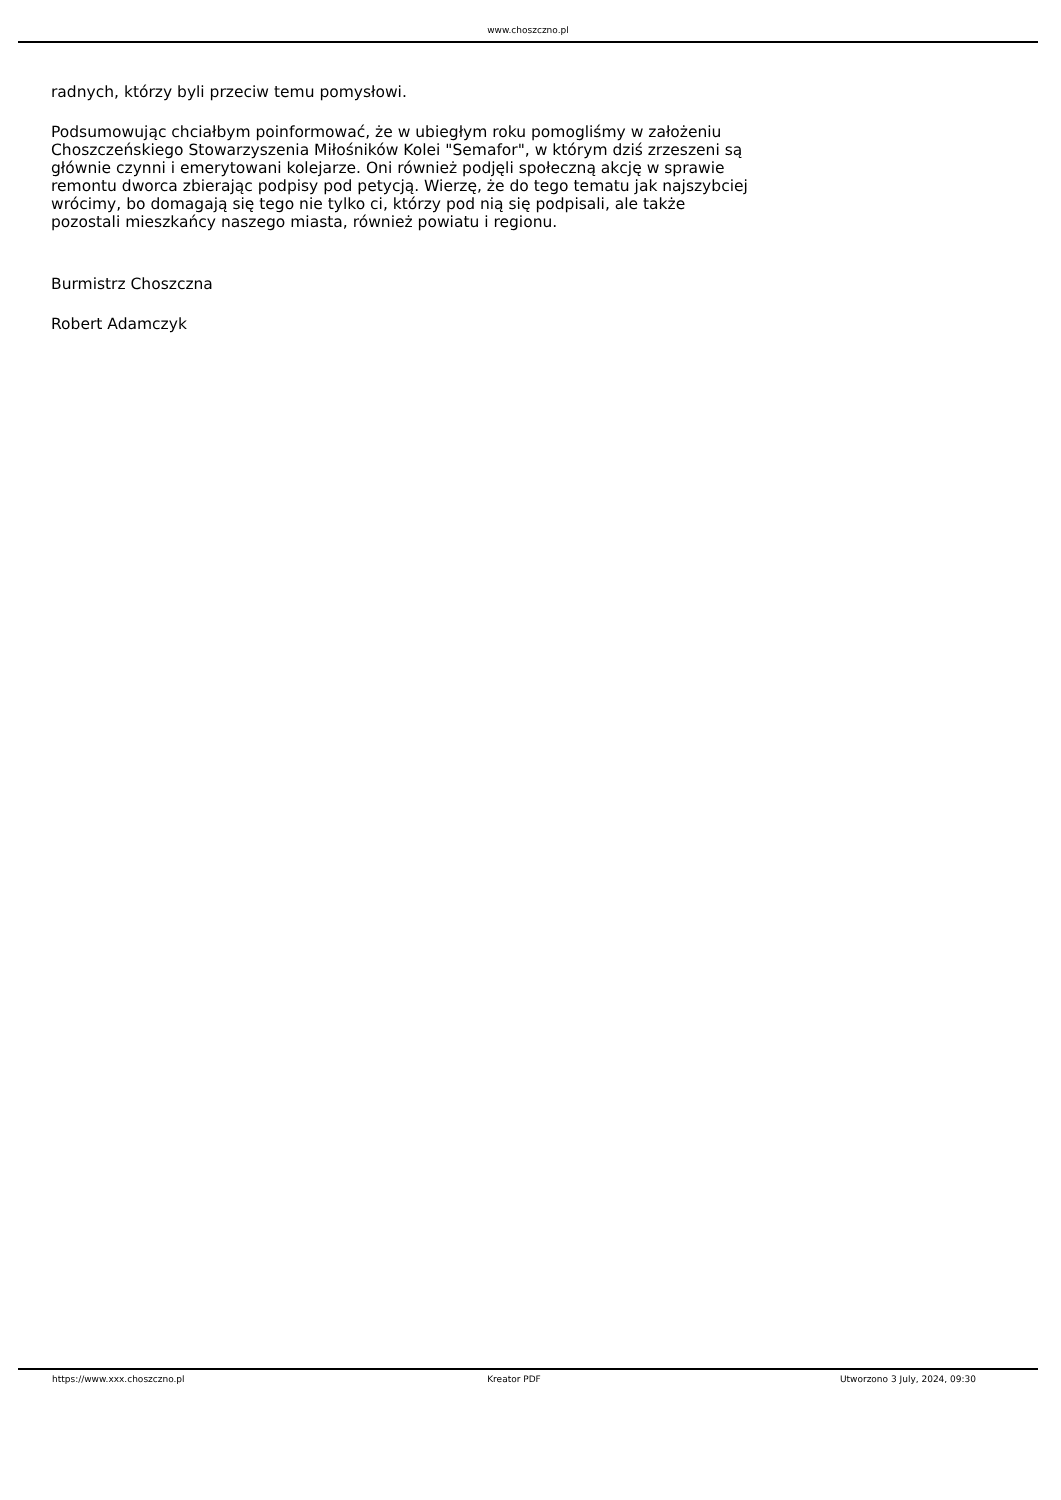www.choszczno.pl
radnych, którzy byli przeciw temu pomysłowi.
Podsumowując chciałbym poinformować, że w ubiegłym roku pomogliśmy w założeniu Choszczeńskiego Stowarzyszenia Miłośników Kolei "Semafor", w którym dziś zrzeszeni są głównie czynni i emerytowani kolejarze. Oni również podjęli społeczną akcję w sprawie remontu dworca zbierając podpisy pod petycją. Wierzę, że do tego tematu jak najszybciej wrócimy, bo domagają się tego nie tylko ci, którzy pod nią się podpisali, ale także pozostali mieszkańcy naszego miasta, również powiatu i regionu.
Burmistrz Choszczna
Robert Adamczyk
https://www.xxx.choszczno.pl Kreator PDF Utworzono 3 July, 2024, 09:30